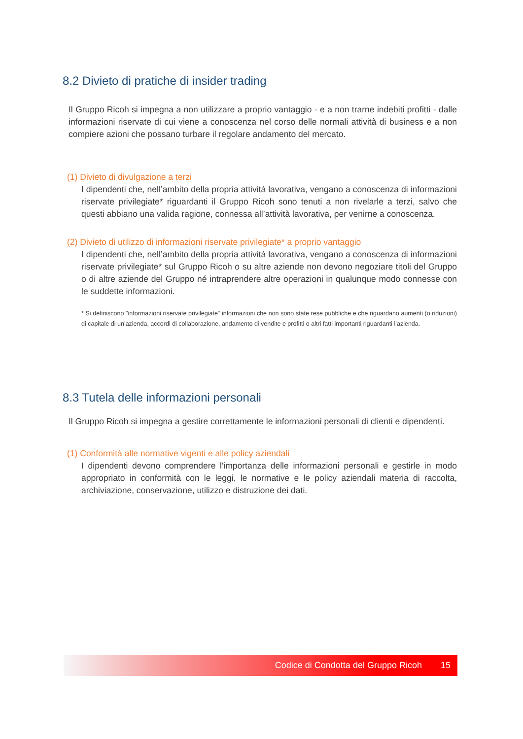8.2 Divieto di pratiche di insider trading
Il Gruppo Ricoh si impegna a non utilizzare a proprio vantaggio - e a non trarne indebiti profitti - dalle informazioni riservate di cui viene a conoscenza nel corso delle normali attività di business e a non compiere azioni che possano turbare il regolare andamento del mercato.
(1) Divieto di divulgazione a terzi
I dipendenti che, nell’ambito della propria attività lavorativa, vengano a conoscenza di informazioni riservate privilegiate* riguardanti il Gruppo Ricoh sono tenuti a non rivelarle a terzi, salvo che questi abbiano una valida ragione, connessa all’attività lavorativa, per venirne a conoscenza.
(2) Divieto di utilizzo di informazioni riservate privilegiate* a proprio vantaggio
I dipendenti che, nell’ambito della propria attività lavorativa, vengano a conoscenza di informazioni riservate privilegiate* sul Gruppo Ricoh o su altre aziende non devono negoziare titoli del Gruppo o di altre aziende del Gruppo né intraprendere altre operazioni in qualunque modo connesse con le suddette informazioni.
* Si definiscono "informazioni riservate privilegiate" informazioni che non sono state rese pubbliche e che riguardano aumenti (o riduzioni) di capitale di un’azienda, accordi di collaborazione, andamento di vendite e profitti o altri fatti importanti riguardanti l’azienda.
8.3 Tutela delle informazioni personali
Il Gruppo Ricoh si impegna a gestire correttamente le informazioni personali di clienti e dipendenti.
(1) Conformità alle normative vigenti e alle policy aziendali
I dipendenti devono comprendere l'importanza delle informazioni personali e gestirle in modo appropriato in conformità con le leggi, le normative e le policy aziendali materia di raccolta, archiviazione, conservazione, utilizzo e distruzione dei dati.
Codice di Condotta del Gruppo Ricoh 15